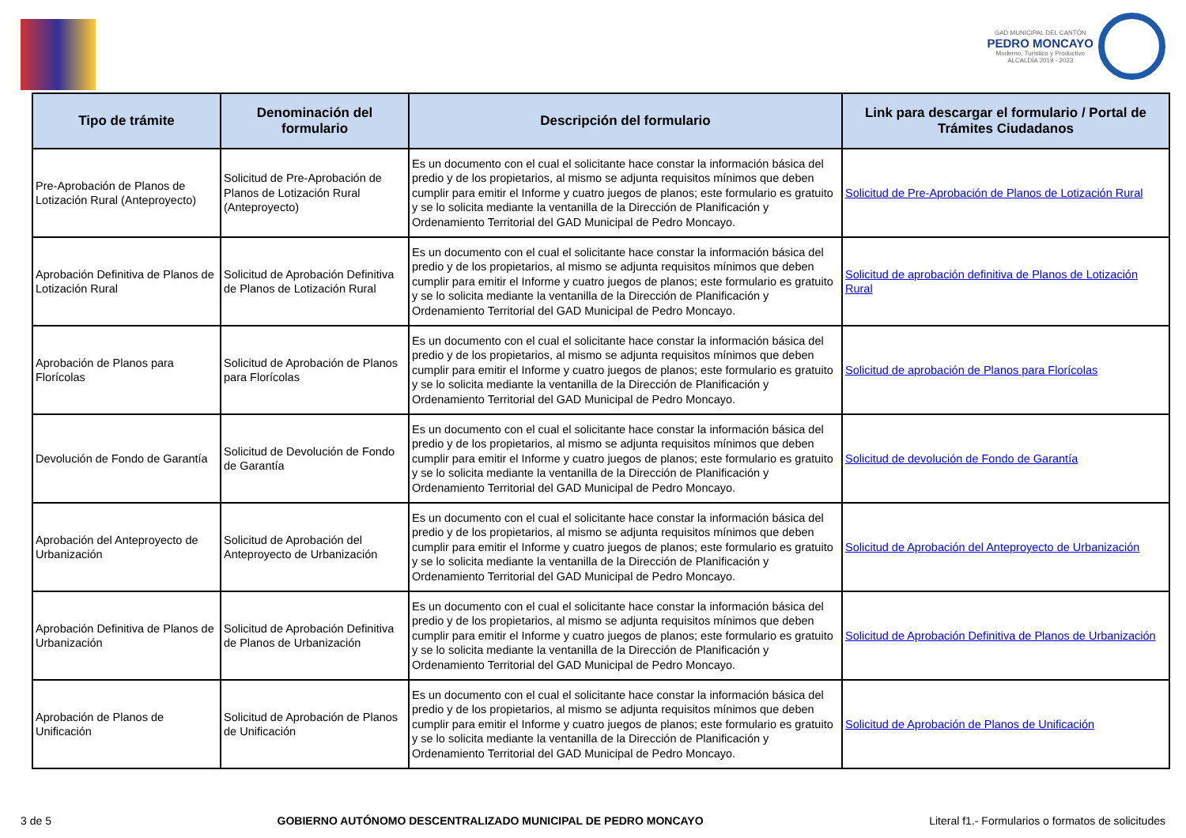GAD MUNICIPAL DEL CANTÓN
PEDRO MONCAYO
Moderno, Turístico y Productivo
ALCALDÍA 2019 - 2023
| Tipo de trámite | Denominación del formulario | Descripción del formulario | Link para descargar el formulario / Portal de Trámites Ciudadanos |
| --- | --- | --- | --- |
| Pre-Aprobación de Planos de Lotización Rural (Anteproyecto) | Solicitud de Pre-Aprobación de Planos de Lotización Rural (Anteproyecto) | Es un documento con el cual el solicitante hace constar la información básica del predio y de los propietarios, al mismo se adjunta requisitos mínimos que deben cumplir para emitir el Informe y cuatro juegos de planos; este formulario es gratuito y se lo solicita mediante la ventanilla de la Dirección de Planificación y Ordenamiento Territorial del GAD Municipal de Pedro Moncayo. | Solicitud de Pre-Aprobación de Planos de Lotización Rural |
| Aprobación Definitiva de Planos de Lotización Rural | Solicitud de Aprobación Definitiva de Planos de Lotización Rural | Es un documento con el cual el solicitante hace constar la información básica del predio y de los propietarios, al mismo se adjunta requisitos mínimos que deben cumplir para emitir el Informe y cuatro juegos de planos; este formulario es gratuito y se lo solicita mediante la ventanilla de la Dirección de Planificación y Ordenamiento Territorial del GAD Municipal de Pedro Moncayo. | Solicitud de aprobación definitiva de Planos de Lotización Rural |
| Aprobación de Planos para Florícolas | Solicitud de Aprobación de Planos para Florícolas | Es un documento con el cual el solicitante hace constar la información básica del predio y de los propietarios, al mismo se adjunta requisitos mínimos que deben cumplir para emitir el Informe y cuatro juegos de planos; este formulario es gratuito y se lo solicita mediante la ventanilla de la Dirección de Planificación y Ordenamiento Territorial del GAD Municipal de Pedro Moncayo. | Solicitud de aprobación de Planos para Florícolas |
| Devolución de Fondo de Garantía | Solicitud de Devolución de Fondo de Garantía | Es un documento con el cual el solicitante hace constar la información básica del predio y de los propietarios, al mismo se adjunta requisitos mínimos que deben cumplir para emitir el Informe y cuatro juegos de planos; este formulario es gratuito y se lo solicita mediante la ventanilla de la Dirección de Planificación y Ordenamiento Territorial del GAD Municipal de Pedro Moncayo. | Solicitud de devolución de Fondo de Garantía |
| Aprobación del Anteproyecto de Urbanización | Solicitud de Aprobación del Anteproyecto de Urbanización | Es un documento con el cual el solicitante hace constar la información básica del predio y de los propietarios, al mismo se adjunta requisitos mínimos que deben cumplir para emitir el Informe y cuatro juegos de planos; este formulario es gratuito y se lo solicita mediante la ventanilla de la Dirección de Planificación y Ordenamiento Territorial del GAD Municipal de Pedro Moncayo. | Solicitud de Aprobación del Anteproyecto de Urbanización |
| Aprobación Definitiva de Planos de Urbanización | Solicitud de Aprobación Definitiva de Planos de Urbanización | Es un documento con el cual el solicitante hace constar la información básica del predio y de los propietarios, al mismo se adjunta requisitos mínimos que deben cumplir para emitir el Informe y cuatro juegos de planos; este formulario es gratuito y se lo solicita mediante la ventanilla de la Dirección de Planificación y Ordenamiento Territorial del GAD Municipal de Pedro Moncayo. | Solicitud de Aprobación Definitiva de Planos de Urbanización |
| Aprobación de Planos de Unificación | Solicitud de Aprobación de Planos de Unificación | Es un documento con el cual el solicitante hace constar la información básica del predio y de los propietarios, al mismo se adjunta requisitos mínimos que deben cumplir para emitir el Informe y cuatro juegos de planos; este formulario es gratuito y se lo solicita mediante la ventanilla de la Dirección de Planificación y Ordenamiento Territorial del GAD Municipal de Pedro Moncayo. | Solicitud de Aprobación de Planos de Unificación |
3 de 5 GOBIERNO AUTÓNOMO DESCENTRALIZADO MUNICIPAL DE PEDRO MONCAYO Literal f1.- Formularios o formatos de solicitudes